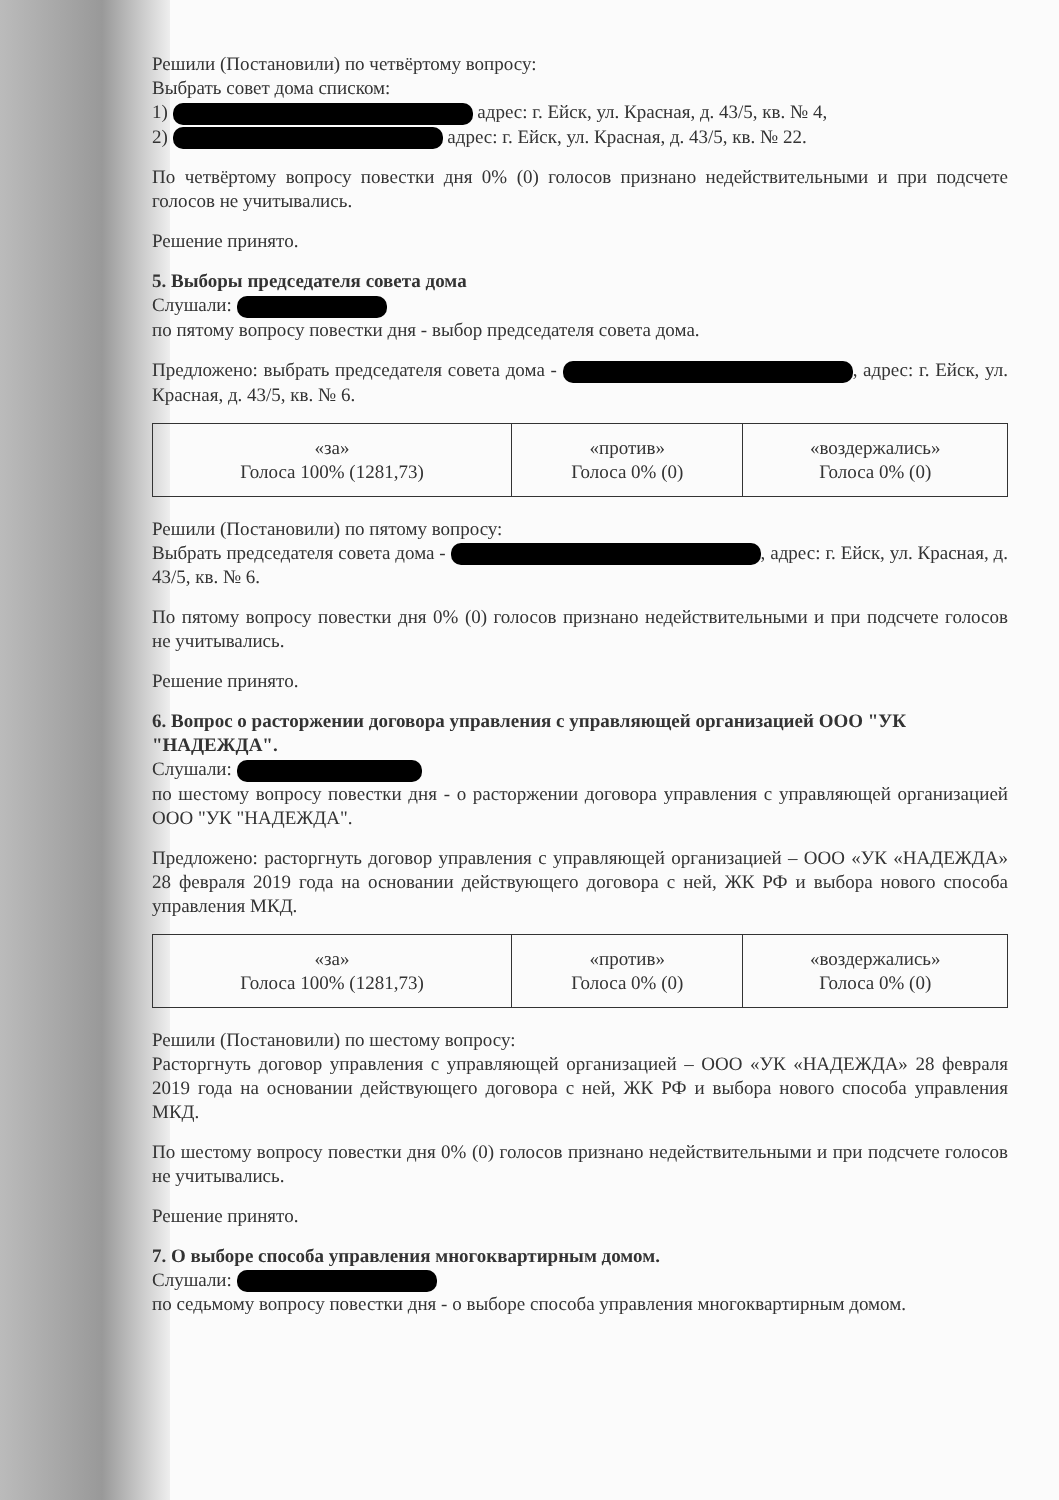Решили (Постановили) по четвёртому вопросу:
Выбрать совет дома списком:
1) адрес: г. Ейск, ул. Красная, д. 43/5, кв. № 4,
2) адрес: г. Ейск, ул. Красная, д. 43/5, кв. № 22.
По четвёртому вопросу повестки дня 0% (0) голосов признано недействительными и при подсчете голосов не учитывались.
Решение принято.
5. Выборы председателя совета дома
Слушали:
по пятому вопросу повестки дня - выбор председателя совета дома.
Предложено: выбрать председателя совета дома - , адрес: г. Ейск, ул. Красная, д. 43/5, кв. № 6.
| «за» Голоса 100% (1281,73) | «против» Голоса 0% (0) | «воздержались» Голоса 0% (0) |
Решили (Постановили) по пятому вопросу:
Выбрать председателя совета дома - , адрес: г. Ейск, ул. Красная, д. 43/5, кв. № 6.
По пятому вопросу повестки дня 0% (0) голосов признано недействительными и при подсчете голосов не учитывались.
Решение принято.
6. Вопрос о расторжении договора управления с управляющей организацией ООО "УК "НАДЕЖДА".
Слушали:
по шестому вопросу повестки дня - о расторжении договора управления с управляющей организацией ООО "УК "НАДЕЖДА".
Предложено: расторгнуть договор управления с управляющей организацией – ООО «УК «НАДЕЖДА» 28 февраля 2019 года на основании действующего договора с ней, ЖК РФ и выбора нового способа управления МКД.
| «за» Голоса 100% (1281,73) | «против» Голоса 0% (0) | «воздержались» Голоса 0% (0) |
Решили (Постановили) по шестому вопросу:
Расторгнуть договор управления с управляющей организацией – ООО «УК «НАДЕЖДА» 28 февраля 2019 года на основании действующего договора с ней, ЖК РФ и выбора нового способа управления МКД.
По шестому вопросу повестки дня 0% (0) голосов признано недействительными и при подсчете голосов не учитывались.
Решение принято.
7. О выборе способа управления многоквартирным домом.
Слушали:
по седьмому вопросу повестки дня - о выборе способа управления многоквартирным домом.